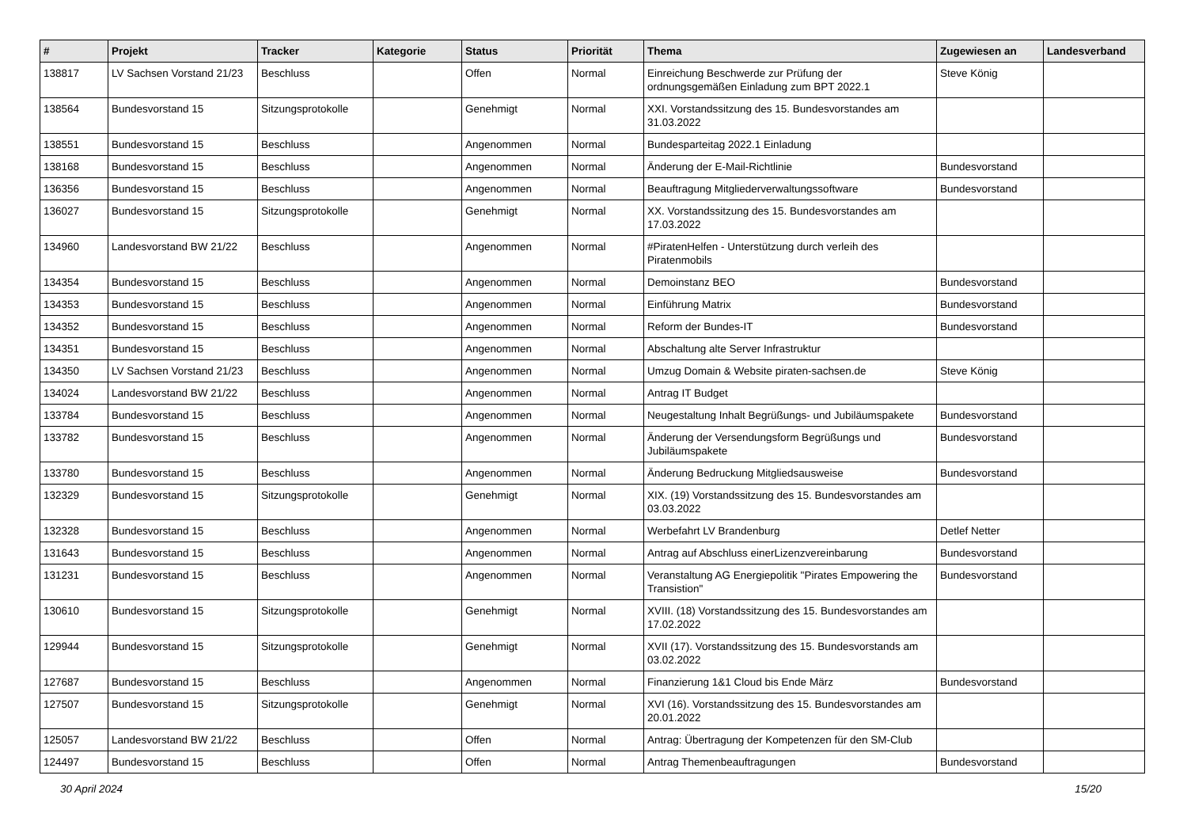| # | Projekt | Tracker | Kategorie | Status | Priorität | Thema | Zugewiesen an | Landesverband |
| --- | --- | --- | --- | --- | --- | --- | --- | --- |
| 138817 | LV Sachsen Vorstand 21/23 | Beschluss | | Offen | Normal | Einreichung Beschwerde zur Prüfung der ordnungsgemäßen Einladung zum BPT 2022.1 | Steve König | |
| 138564 | Bundesvorstand 15 | Sitzungsprotokolle | | Genehmigt | Normal | XXI. Vorstandssitzung des 15. Bundesvorstandes am 31.03.2022 | | |
| 138551 | Bundesvorstand 15 | Beschluss | | Angenommen | Normal | Bundesparteitag 2022.1 Einladung | | |
| 138168 | Bundesvorstand 15 | Beschluss | | Angenommen | Normal | Änderung der E-Mail-Richtlinie | Bundesvorstand | |
| 136356 | Bundesvorstand 15 | Beschluss | | Angenommen | Normal | Beauftragung Mitgliederverwaltungssoftware | Bundesvorstand | |
| 136027 | Bundesvorstand 15 | Sitzungsprotokolle | | Genehmigt | Normal | XX. Vorstandssitzung des 15. Bundesvorstandes am 17.03.2022 | | |
| 134960 | Landesvorstand BW 21/22 | Beschluss | | Angenommen | Normal | #PiratenHelfen - Unterstützung durch verleih des Piratenmobils | | |
| 134354 | Bundesvorstand 15 | Beschluss | | Angenommen | Normal | Demoinstanz BEO | Bundesvorstand | |
| 134353 | Bundesvorstand 15 | Beschluss | | Angenommen | Normal | Einführung Matrix | Bundesvorstand | |
| 134352 | Bundesvorstand 15 | Beschluss | | Angenommen | Normal | Reform der Bundes-IT | Bundesvorstand | |
| 134351 | Bundesvorstand 15 | Beschluss | | Angenommen | Normal | Abschaltung alte Server Infrastruktur | | |
| 134350 | LV Sachsen Vorstand 21/23 | Beschluss | | Angenommen | Normal | Umzug Domain & Website piraten-sachsen.de | Steve König | |
| 134024 | Landesvorstand BW 21/22 | Beschluss | | Angenommen | Normal | Antrag IT Budget | | |
| 133784 | Bundesvorstand 15 | Beschluss | | Angenommen | Normal | Neugestaltung Inhalt Begrüßungs- und Jubiläumspakete | Bundesvorstand | |
| 133782 | Bundesvorstand 15 | Beschluss | | Angenommen | Normal | Änderung der Versendungsform Begrüßungs und Jubiläumspakete | Bundesvorstand | |
| 133780 | Bundesvorstand 15 | Beschluss | | Angenommen | Normal | Änderung Bedruckung Mitgliedsausweise | Bundesvorstand | |
| 132329 | Bundesvorstand 15 | Sitzungsprotokolle | | Genehmigt | Normal | XIX. (19) Vorstandssitzung des 15. Bundesvorstandes am 03.03.2022 | | |
| 132328 | Bundesvorstand 15 | Beschluss | | Angenommen | Normal | Werbefahrt LV Brandenburg | Detlef Netter | |
| 131643 | Bundesvorstand 15 | Beschluss | | Angenommen | Normal | Antrag auf Abschluss einerLizenzvereinbarung | Bundesvorstand | |
| 131231 | Bundesvorstand 15 | Beschluss | | Angenommen | Normal | Veranstaltung AG Energiepolitik "Pirates Empowering the Transistion" | Bundesvorstand | |
| 130610 | Bundesvorstand 15 | Sitzungsprotokolle | | Genehmigt | Normal | XVIII. (18) Vorstandssitzung des 15. Bundesvorstandes am 17.02.2022 | | |
| 129944 | Bundesvorstand 15 | Sitzungsprotokolle | | Genehmigt | Normal | XVII (17). Vorstandssitzung des 15. Bundesvorstands am 03.02.2022 | | |
| 127687 | Bundesvorstand 15 | Beschluss | | Angenommen | Normal | Finanzierung 1&1 Cloud bis Ende März | Bundesvorstand | |
| 127507 | Bundesvorstand 15 | Sitzungsprotokolle | | Genehmigt | Normal | XVI (16). Vorstandssitzung des 15. Bundesvorstandes am 20.01.2022 | | |
| 125057 | Landesvorstand BW 21/22 | Beschluss | | Offen | Normal | Antrag: Übertragung der Kompetenzen für den SM-Club | | |
| 124497 | Bundesvorstand 15 | Beschluss | | Offen | Normal | Antrag Themenbeauftragungen | Bundesvorstand | |
30 April 2024 15/20